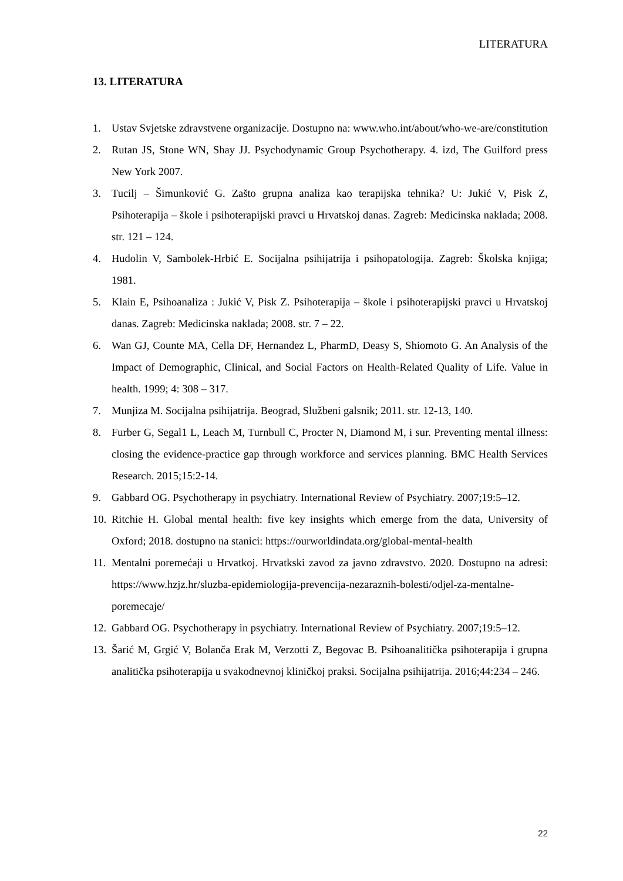LITERATURA
13. LITERATURA
1. Ustav Svjetske zdravstvene organizacije. Dostupno na: www.who.int/about/who-we-are/constitution
2. Rutan JS, Stone WN, Shay JJ. Psychodynamic Group Psychotherapy. 4. izd, The Guilford press New York 2007.
3. Tucilj – Šimunković G. Zašto grupna analiza kao terapijska tehnika? U: Jukić V, Pisk Z, Psihoterapija – škole i psihoterapijski pravci u Hrvatskoj danas. Zagreb: Medicinska naklada; 2008. str. 121 – 124.
4. Hudolin V, Sambolek-Hrbić E. Socijalna psihijatrija i psihopatologija. Zagreb: Školska knjiga; 1981.
5. Klain E, Psihoanaliza : Jukić V, Pisk Z. Psihoterapija – škole i psihoterapijski pravci u Hrvatskoj danas. Zagreb: Medicinska naklada; 2008. str. 7 – 22.
6. Wan GJ, Counte MA, Cella DF, Hernandez L, PharmD, Deasy S, Shiomoto G. An Analysis of the Impact of Demographic, Clinical, and Social Factors on Health-Related Quality of Life. Value in health. 1999; 4: 308 – 317.
7. Munjiza M. Socijalna psihijatrija. Beograd, Službeni galsnik; 2011. str. 12-13, 140.
8. Furber G, Segal1 L, Leach M, Turnbull C, Procter N, Diamond M, i sur. Preventing mental illness: closing the evidence-practice gap through workforce and services planning. BMC Health Services Research. 2015;15:2-14.
9. Gabbard OG. Psychotherapy in psychiatry. International Review of Psychiatry. 2007;19:5–12.
10. Ritchie H. Global mental health: five key insights which emerge from the data, University of Oxford; 2018. dostupno na stanici: https://ourworldindata.org/global-mental-health
11. Mentalni poremećaji u Hrvatkoj. Hrvatkski zavod za javno zdravstvo. 2020. Dostupno na adresi: https://www.hzjz.hr/sluzba-epidemiologija-prevencija-nezaraznih-bolesti/odjel-za-mentalne-poremecaje/
12. Gabbard OG. Psychotherapy in psychiatry. International Review of Psychiatry. 2007;19:5–12.
13. Šarić M, Grgić V, Bolanča Erak M, Verzotti Z, Begovac B. Psihoanalitička psihoterapija i grupna analitička psihoterapija u svakodnevnoj kliničkoj praksi. Socijalna psihijatrija. 2016;44:234 – 246.
22